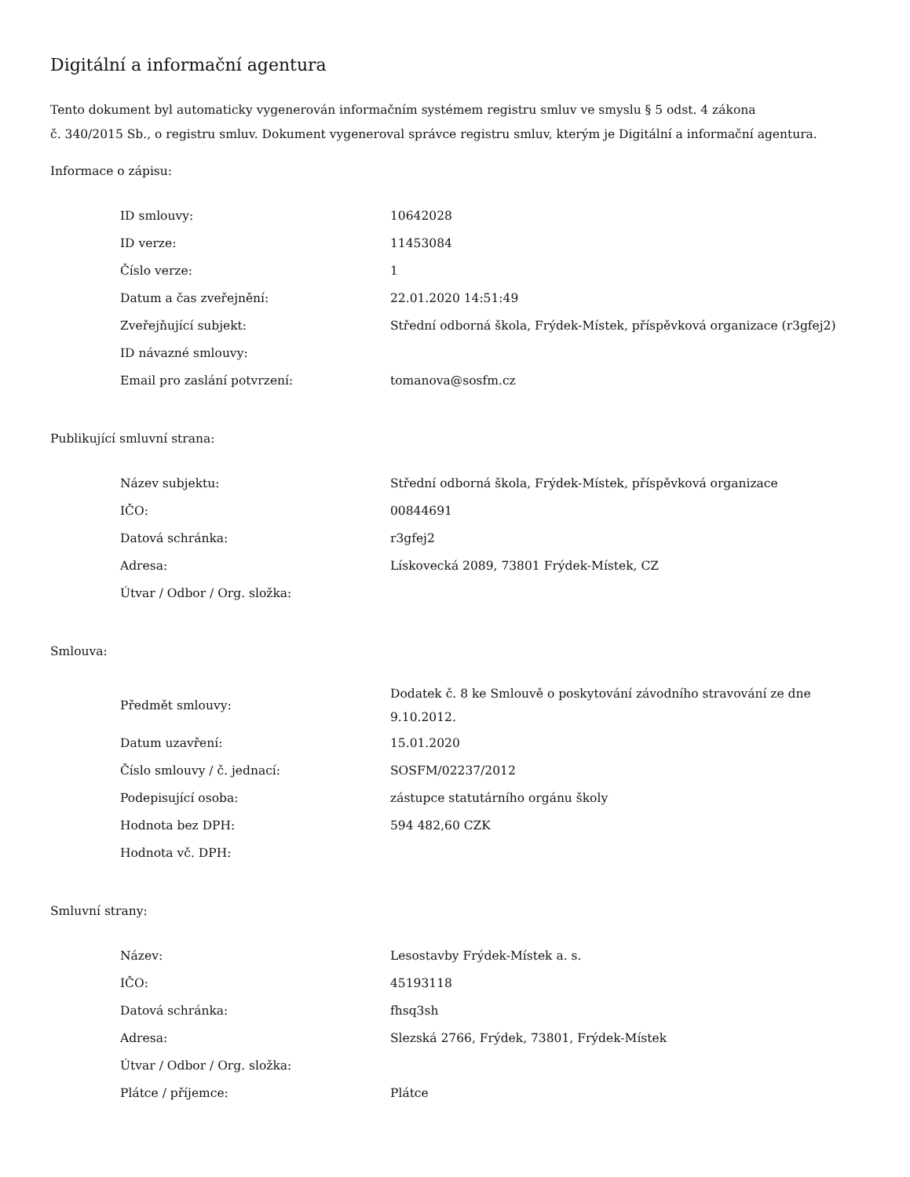Digitální a informační agentura
Tento dokument byl automaticky vygenerován informačním systémem registru smluv ve smyslu § 5 odst. 4 zákona
č. 340/2015 Sb., o registru smluv. Dokument vygeneroval správce registru smluv, kterým je Digitální a informační agentura.
Informace o zápisu:
| ID smlouvy: | 10642028 |
| ID verze: | 11453084 |
| Číslo verze: | 1 |
| Datum a čas zveřejnění: | 22.01.2020 14:51:49 |
| Zveřejňující subjekt: | Střední odborná škola, Frýdek-Místek, příspěvková organizace (r3gfej2) |
| ID návazné smlouvy: | |
| Email pro zaslání potvrzení: | tomanova@sosfm.cz |
Publikující smluvní strana:
| Název subjektu: | Střední odborná škola, Frýdek-Místek, příspěvková organizace |
| IČO: | 00844691 |
| Datová schránka: | r3gfej2 |
| Adresa: | Lískovecká 2089, 73801 Frýdek-Místek, CZ |
| Útvar / Odbor / Org. složka: | |
Smlouva:
| Předmět smlouvy: | Dodatek č. 8 ke Smlouvě o poskytování závodního stravování ze dne 9.10.2012. |
| Datum uzavření: | 15.01.2020 |
| Číslo smlouvy / č. jednací: | SOSFM/02237/2012 |
| Podepisující osoba: | zástupce statutárního orgánu školy |
| Hodnota bez DPH: | 594 482,60 CZK |
| Hodnota vč. DPH: | |
Smluvní strany:
| Název: | Lesostavby Frýdek-Místek a. s. |
| IČO: | 45193118 |
| Datová schránka: | fhsq3sh |
| Adresa: | Slezská 2766, Frýdek, 73801, Frýdek-Místek |
| Útvar / Odbor / Org. složka: | |
| Plátce / příjemce: | Plátce |